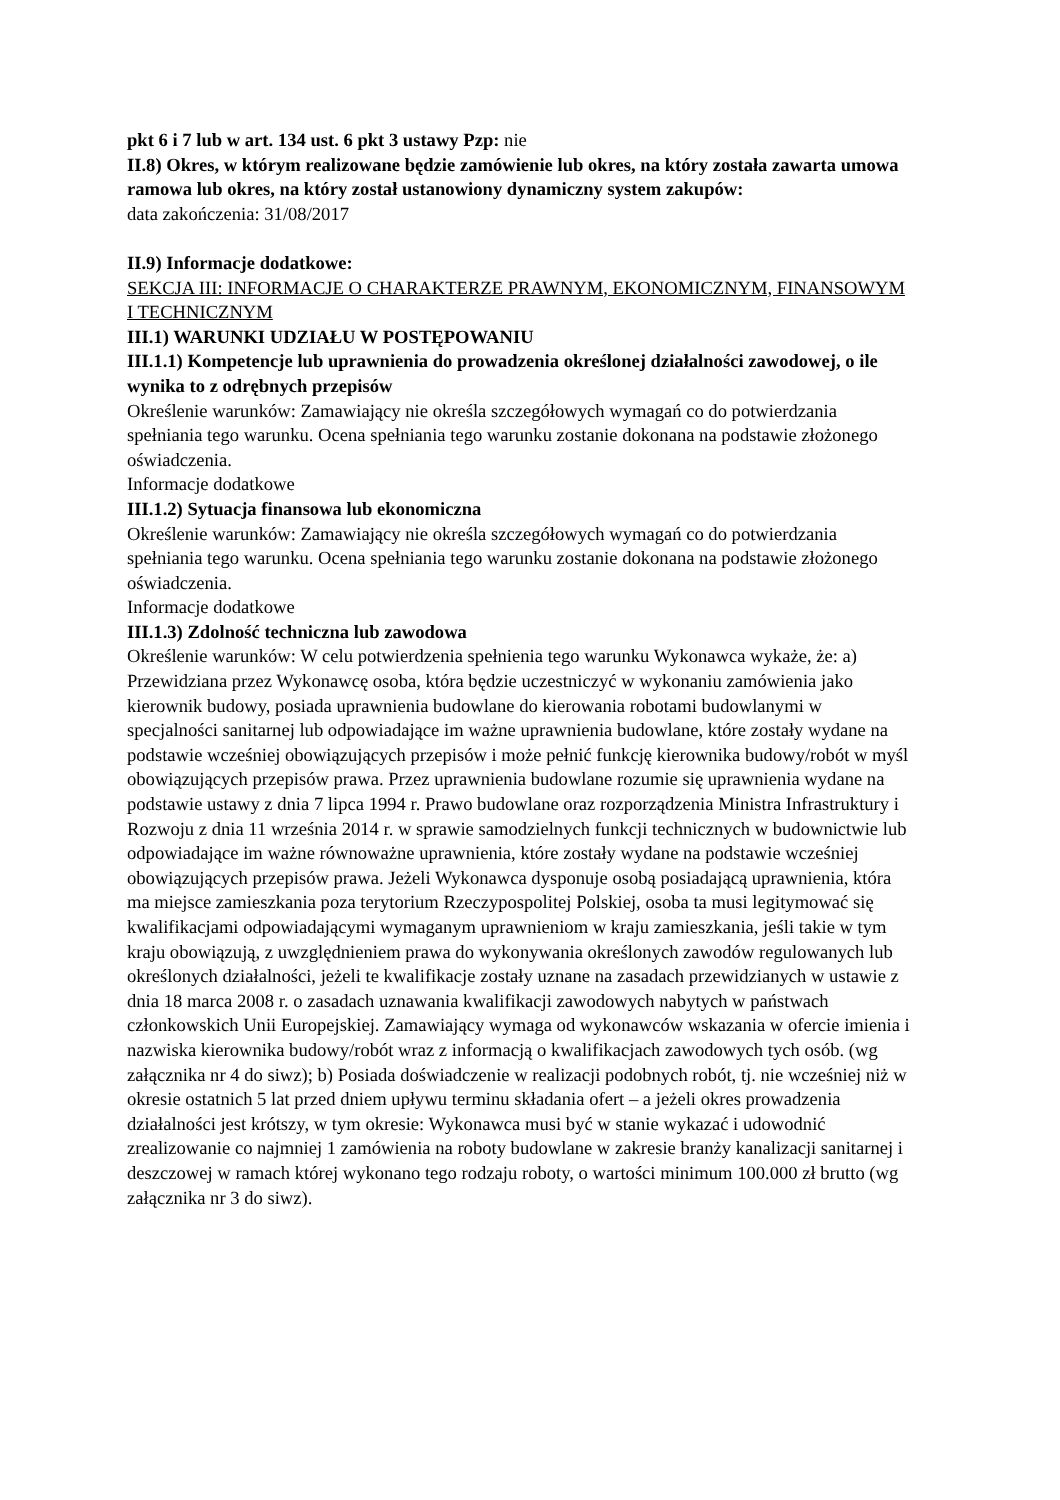pkt 6 i 7 lub w art. 134 ust. 6 pkt 3 ustawy Pzp: nie
II.8) Okres, w którym realizowane będzie zamówienie lub okres, na który została zawarta umowa ramowa lub okres, na który został ustanowiony dynamiczny system zakupów:
data zakończenia: 31/08/2017
II.9) Informacje dodatkowe:
SEKCJA III: INFORMACJE O CHARAKTERZE PRAWNYM, EKONOMICZNYM, FINANSOWYM I TECHNICZNYM
III.1) WARUNKI UDZIAŁU W POSTĘPOWANIU
III.1.1) Kompetencje lub uprawnienia do prowadzenia określonej działalności zawodowej, o ile wynika to z odrębnych przepisów
Określenie warunków: Zamawiający nie określa szczegółowych wymagań co do potwierdzania spełniania tego warunku. Ocena spełniania tego warunku zostanie dokonana na podstawie złożonego oświadczenia.
Informacje dodatkowe
III.1.2) Sytuacja finansowa lub ekonomiczna
Określenie warunków: Zamawiający nie określa szczegółowych wymagań co do potwierdzania spełniania tego warunku. Ocena spełniania tego warunku zostanie dokonana na podstawie złożonego oświadczenia.
Informacje dodatkowe
III.1.3) Zdolność techniczna lub zawodowa
Określenie warunków: W celu potwierdzenia spełnienia tego warunku Wykonawca wykaże, że: a) Przewidziana przez Wykonawcę osoba, która będzie uczestniczyć w wykonaniu zamówienia jako kierownik budowy, posiada uprawnienia budowlane do kierowania robotami budowlanymi w specjalności sanitarnej lub odpowiadające im ważne uprawnienia budowlane, które zostały wydane na podstawie wcześniej obowiązujących przepisów i może pełnić funkcję kierownika budowy/robót w myśl obowiązujących przepisów prawa. Przez uprawnienia budowlane rozumie się uprawnienia wydane na podstawie ustawy z dnia 7 lipca 1994 r. Prawo budowlane oraz rozporządzenia Ministra Infrastruktury i Rozwoju z dnia 11 września 2014 r. w sprawie samodzielnych funkcji technicznych w budownictwie lub odpowiadające im ważne równoważne uprawnienia, które zostały wydane na podstawie wcześniej obowiązujących przepisów prawa. Jeżeli Wykonawca dysponuje osobą posiadającą uprawnienia, która ma miejsce zamieszkania poza terytorium Rzeczypospolitej Polskiej, osoba ta musi legitymować się kwalifikacjami odpowiadającymi wymaganym uprawnieniom w kraju zamieszkania, jeśli takie w tym kraju obowiązują, z uwzględnieniem prawa do wykonywania określonych zawodów regulowanych lub określonych działalności, jeżeli te kwalifikacje zostały uznane na zasadach przewidzianych w ustawie z dnia 18 marca 2008 r. o zasadach uznawania kwalifikacji zawodowych nabytych w państwach członkowskich Unii Europejskiej. Zamawiający wymaga od wykonawców wskazania w ofercie imienia i nazwiska kierownika budowy/robót wraz z informacją o kwalifikacjach zawodowych tych osób. (wg załącznika nr 4 do siwz); b) Posiada doświadczenie w realizacji podobnych robót, tj. nie wcześniej niż w okresie ostatnich 5 lat przed dniem upływu terminu składania ofert – a jeżeli okres prowadzenia działalności jest krótszy, w tym okresie: Wykonawca musi być w stanie wykazać i udowodnić zrealizowanie co najmniej 1 zamówienia na roboty budowlane w zakresie branży kanalizacji sanitarnej i deszczowej w ramach której wykonano tego rodzaju roboty, o wartości minimum 100.000 zł brutto (wg załącznika nr 3 do siwz).